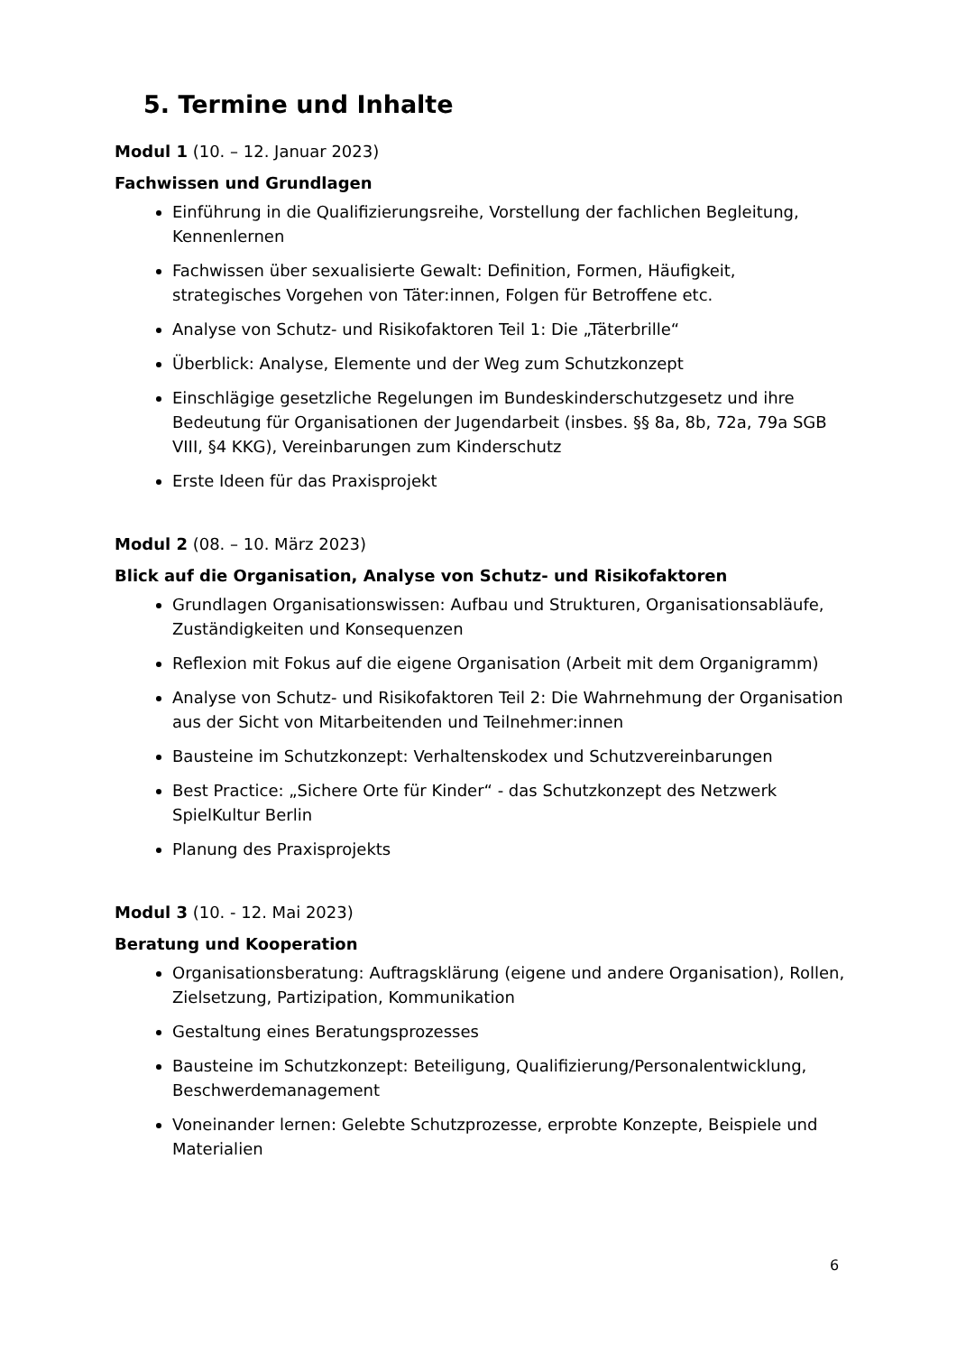5. Termine und Inhalte
Modul 1 (10. – 12. Januar 2023)
Fachwissen und Grundlagen
Einführung in die Qualifizierungsreihe, Vorstellung der fachlichen Begleitung, Kennenlernen
Fachwissen über sexualisierte Gewalt: Definition, Formen, Häufigkeit, strategisches Vorgehen von Täter:innen, Folgen für Betroffene etc.
Analyse von Schutz- und Risikofaktoren Teil 1: Die „Täterbrille“
Überblick: Analyse, Elemente und der Weg zum Schutzkonzept
Einschlägige gesetzliche Regelungen im Bundeskinderschutzgesetz und ihre Bedeutung für Organisationen der Jugendarbeit (insbes. §§ 8a, 8b, 72a, 79a SGB VIII, §4 KKG), Vereinbarungen zum Kinderschutz
Erste Ideen für das Praxisprojekt
Modul 2 (08. – 10. März 2023)
Blick auf die Organisation, Analyse von Schutz- und Risikofaktoren
Grundlagen Organisationswissen: Aufbau und Strukturen, Organisationsabläufe, Zuständigkeiten und Konsequenzen
Reflexion mit Fokus auf die eigene Organisation (Arbeit mit dem Organigramm)
Analyse von Schutz- und Risikofaktoren Teil 2: Die Wahrnehmung der Organisation aus der Sicht von Mitarbeitenden und Teilnehmer:innen
Bausteine im Schutzkonzept: Verhaltenskodex und Schutzvereinbarungen
Best Practice: „Sichere Orte für Kinder“ - das Schutzkonzept des Netzwerk SpielKultur Berlin
Planung des Praxisprojekts
Modul 3 (10. - 12. Mai 2023)
Beratung und Kooperation
Organisationsberatung: Auftragsklärung (eigene und andere Organisation), Rollen, Zielsetzung, Partizipation, Kommunikation
Gestaltung eines Beratungsprozesses
Bausteine im Schutzkonzept: Beteiligung, Qualifizierung/Personalentwicklung, Beschwerdemanagement
Voneinander lernen: Gelebte Schutzprozesse, erprobte Konzepte, Beispiele und Materialien
6